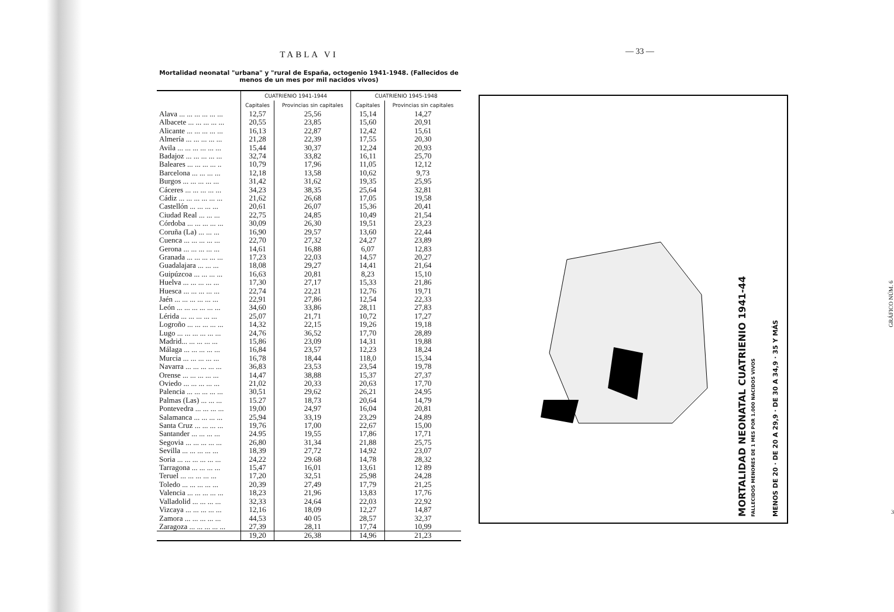TABLA VI
Mortalidad neonatal "urbana" y "rural de España, octogenio 1941-1948. (Fallecidos de menos de un mes por mil nacidos vivos)
| | CUATRIENIO 1941-1944 | | CUATRIENIO 1945-1948 | |
| --- | --- | --- | --- | --- |
| | Capitales | Provincias sin capitales | Capitales | Provincias sin capitales |
| Alava ... ... ... ... ... ... | 12,57 | 25,56 | 15,14 | 14,27 |
| Albacete ... ... ... ... ... | 20,55 | 23,85 | 15,60 | 20,91 |
| Alicante ... ... ... ... ... | 16,13 | 22,87 | 12,42 | 15,61 |
| Almería ... ... ... ... ... | 21,28 | 22,39 | 17,55 | 20,30 |
| Avila ... ... ... ... ... ... | 15,44 | 30,37 | 12,24 | 20,93 |
| Badajoz ... ... ... ... ... | 32,74 | 33,82 | 16,11 | 25,70 |
| Baleares ... ... ... ... .. | 10,79 | 17,96 | 11,05 | 12,12 |
| Barcelona ... ... ... ... | 12,18 | 13,58 | 10,62 | 9,73 |
| Burgos ... ... ... ... ... | 31,42 | 31,62 | 19,35 | 25,95 |
| Cáceres ... ... ... ... ... | 34,23 | 38,35 | 25,64 | 32,81 |
| Cádiz ... ... ... ... ... ... | 21,62 | 26,68 | 17,05 | 19,58 |
| Castellón ... ... ... ... | 20,61 | 26,07 | 15,36 | 20,41 |
| Ciudad Real ... ... ... | 22,75 | 24,85 | 10,49 | 21,54 |
| Córdoba ... ... ... ... ... | 30,09 | 26,30 | 19,51 | 23,23 |
| Coruña (La) ... ... ... | 16,90 | 29,57 | 13,60 | 22,44 |
| Cuenca ... ... ... ... ... | 22,70 | 27,32 | 24,27 | 23,89 |
| Gerona ... ... ... ... ... | 14,61 | 16,88 | 6,07 | 12,83 |
| Granada ... ... ... ... ... | 17,23 | 22,03 | 14,57 | 20,27 |
| Guadalajara ... ... ... | 18,08 | 29,27 | 14,41 | 21,64 |
| Guipúzcoa ... ... ... ... | 16,63 | 20,81 | 8,23 | 15,10 |
| Huelva ... ... ... ... ... | 17,30 | 27,17 | 15,33 | 21,86 |
| Huesca ... ... ... ... ... | 22,74 | 22,21 | 12,76 | 19,71 |
| Jaén ... ... ... ... ... ... | 22,91 | 27,86 | 12,54 | 22,33 |
| León ... ... ... ... ... ... | 34,60 | 33,86 | 28,11 | 27,83 |
| Lérida ... ... ... ... ... | 25,07 | 21,71 | 10,72 | 17,27 |
| Logroño ... ... ... ... ... | 14,32 | 22,15 | 19,26 | 19,18 |
| Lugo ... ... ... ... ... ... | 24,76 | 36,52 | 17,70 | 28,89 |
| Madrid... ... ... ... ... | 15,86 | 23,09 | 14,31 | 19,88 |
| Málaga ... ... ... ... ... | 16,84 | 23,57 | 12,23 | 18,24 |
| Murcia ... ... ... ... ... | 16,78 | 18,44 | 118,0 | 15,34 |
| Navarra ... ... ... ... ... | 36,83 | 23,53 | 23,54 | 19,78 |
| Orense ... ... ... ... ... | 14,47 | 38,88 | 15,37 | 27,37 |
| Oviedo ... ... ... ... ... | 21,02 | 20,33 | 20,63 | 17,70 |
| Palencia ... ... ... ... ... | 30,51 | 29,62 | 26,21 | 24,95 |
| Palmas (Las) ... ... ... | 15.27 | 18,73 | 20,64 | 14,79 |
| Pontevedra ... ... ... ... | 19,00 | 24,97 | 16,04 | 20,81 |
| Salamanca ... ... ... ... | 25,94 | 33,19 | 23,29 | 24,89 |
| Santa Cruz ... ... ... ... | 19,76 | 17,00 | 22,67 | 15,00 |
| Santander ... ... ... ... | 24.95 | 19,55 | 17,86 | 17,71 |
| Segovia ... ... ... ... ... | 26,80 | 31,34 | 21,88 | 25,75 |
| Sevilla ... ... ... ... ... | 18,39 | 27,72 | 14,92 | 23,07 |
| Soria ... ... ... ... ... ... | 24,22 | 29.68 | 14,78 | 28,32 |
| Tarragona ... ... ... ... | 15,47 | 16,01 | 13,61 | 12 89 |
| Teruel ... ... ... ... ... | 17,20 | 32,51 | 25,98 | 24,28 |
| Toledo ... ... ... ... ... | 20,39 | 27,49 | 17,79 | 21,25 |
| Valencia ... ... ... ... ... | 18,23 | 21,96 | 13,83 | 17,76 |
| Valladolid ... ... ... ... | 32,33 | 24,64 | 22,03 | 22,92 |
| Vizcaya ... ... ... ... ... | 12,16 | 18,09 | 12,27 | 14,87 |
| Zamora ... ... ... ... ... | 44,53 | 40 05 | 28,57 | 32,37 |
| Zaragoza ... ... ... ... ... | 27,39 | 28,11 | 17,74 | 10,99 |
| | 19,20 | 26,38 | 14,96 | 21,23 |
— 33 —
MORTALIDAD NEONATAL CUATRIENIO 1941-44
FALLECIDOS MENORES DE 1 MES POR 1.000 NACIDOS VIVOS
MENOS DE 20 · DE 20 A 29,9 · DE 30 A 34,9 · 35 Y MÁS
GRÁFICO NÚM. 6
3